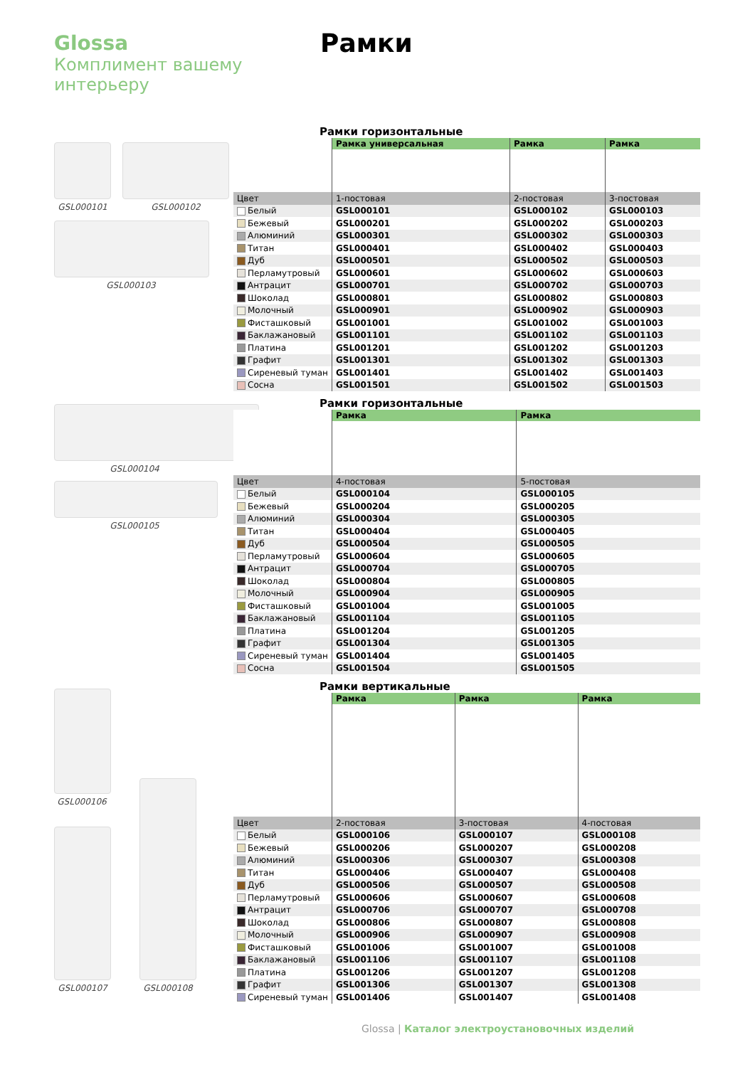Glossa
Комплимент вашему
интерьеру
Рамки
GSL000101 GSL000102
GSL000103
GSL000104
GSL000105
GSL000106
GSL000107
GSL000108
Рамки горизонтальные
| | Рамка универсальная | Рамка | Рамка |
| --- | --- | --- | --- |
| Цвет | 1-постовая | 2-постовая | 3-постовая |
| Белый | GSL000101 | GSL000102 | GSL000103 |
| Бежевый | GSL000201 | GSL000202 | GSL000203 |
| Алюминий | GSL000301 | GSL000302 | GSL000303 |
| Титан | GSL000401 | GSL000402 | GSL000403 |
| Дуб | GSL000501 | GSL000502 | GSL000503 |
| Перламутровый | GSL000601 | GSL000602 | GSL000603 |
| Антрацит | GSL000701 | GSL000702 | GSL000703 |
| Шоколад | GSL000801 | GSL000802 | GSL000803 |
| Молочный | GSL000901 | GSL000902 | GSL000903 |
| Фисташковый | GSL001001 | GSL001002 | GSL001003 |
| Баклажановый | GSL001101 | GSL001102 | GSL001103 |
| Платина | GSL001201 | GSL001202 | GSL001203 |
| Графит | GSL001301 | GSL001302 | GSL001303 |
| Сиреневый туман | GSL001401 | GSL001402 | GSL001403 |
| Сосна | GSL001501 | GSL001502 | GSL001503 |
Рамки горизонтальные
| | Рамка | Рамка |
| --- | --- | --- |
| Цвет | 4-постовая | 5-постовая |
| Белый | GSL000104 | GSL000105 |
| Бежевый | GSL000204 | GSL000205 |
| Алюминий | GSL000304 | GSL000305 |
| Титан | GSL000404 | GSL000405 |
| Дуб | GSL000504 | GSL000505 |
| Перламутровый | GSL000604 | GSL000605 |
| Антрацит | GSL000704 | GSL000705 |
| Шоколад | GSL000804 | GSL000805 |
| Молочный | GSL000904 | GSL000905 |
| Фисташковый | GSL001004 | GSL001005 |
| Баклажановый | GSL001104 | GSL001105 |
| Платина | GSL001204 | GSL001205 |
| Графит | GSL001304 | GSL001305 |
| Сиреневый туман | GSL001404 | GSL001405 |
| Сосна | GSL001504 | GSL001505 |
Рамки вертикальные
| | Рамка | Рамка | Рамка |
| --- | --- | --- | --- |
| Цвет | 2-постовая | 3-постовая | 4-постовая |
| Белый | GSL000106 | GSL000107 | GSL000108 |
| Бежевый | GSL000206 | GSL000207 | GSL000208 |
| Алюминий | GSL000306 | GSL000307 | GSL000308 |
| Титан | GSL000406 | GSL000407 | GSL000408 |
| Дуб | GSL000506 | GSL000507 | GSL000508 |
| Перламутровый | GSL000606 | GSL000607 | GSL000608 |
| Антрацит | GSL000706 | GSL000707 | GSL000708 |
| Шоколад | GSL000806 | GSL000807 | GSL000808 |
| Молочный | GSL000906 | GSL000907 | GSL000908 |
| Фисташковый | GSL001006 | GSL001007 | GSL001008 |
| Баклажановый | GSL001106 | GSL001107 | GSL001108 |
| Платина | GSL001206 | GSL001207 | GSL001208 |
| Графит | GSL001306 | GSL001307 | GSL001308 |
| Сиреневый туман | GSL001406 | GSL001407 | GSL001408 |
Glossa | Каталог электроустановочных изделий